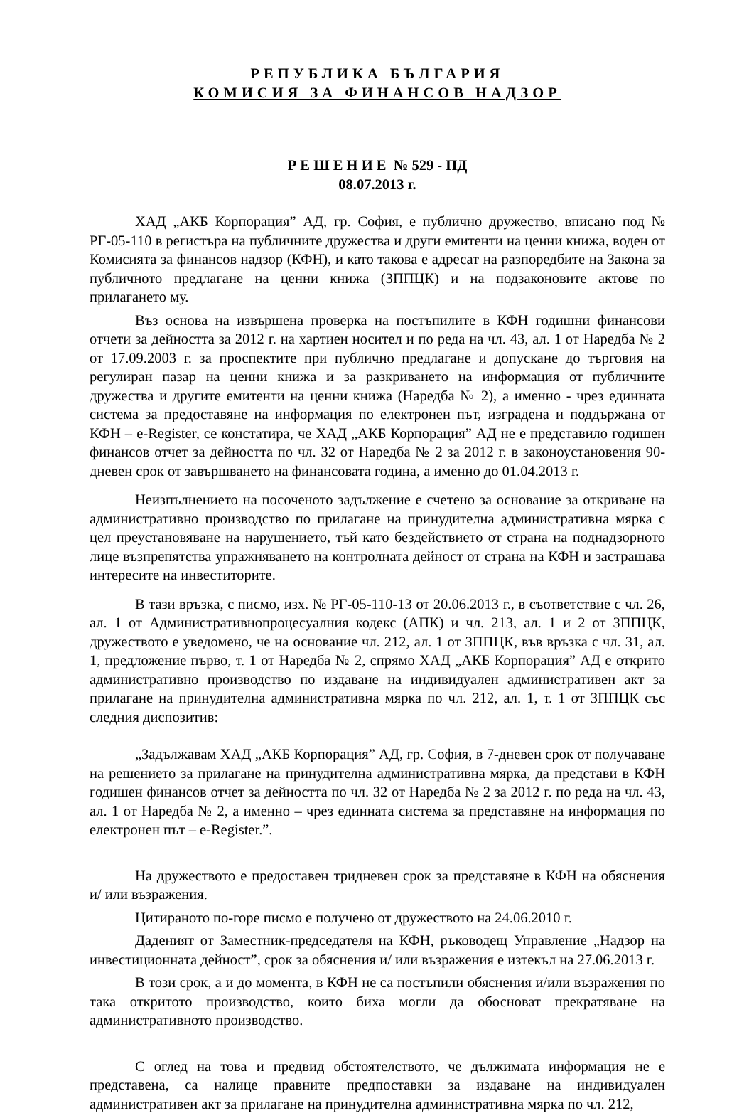РЕПУБЛИКА БЪЛГАРИЯ
КОМИСИЯ ЗА ФИНАНСОВ НАДЗОР
Р Е Ш Е Н И Е № 529 - ПД
08.07.2013 г.
ХАД „АКБ Корпорация” АД, гр. София, е публично дружество, вписано под № РГ-05-110 в регистъра на публичните дружества и други емитенти на ценни книжа, воден от Комисията за финансов надзор (КФН), и като такова е адресат на разпоредбите на Закона за публичното предлагане на ценни книжа (ЗППЦК) и на подзаконовите актове по прилагането му.
Въз основа на извършена проверка на постъпилите в КФН годишни финансови отчети за дейността за 2012 г. на хартиен носител и по реда на чл. 43, ал. 1 от Наредба № 2 от 17.09.2003 г. за проспектите при публично предлагане и допускане до търговия на регулиран пазар на ценни книжа и за разкриването на информация от публичните дружества и другите емитенти на ценни книжа (Наредба № 2), а именно - чрез единната система за предоставяне на информация по електронен път, изградена и поддържана от КФН – e-Register, се констатира, че ХАД „АКБ Корпорация” АД не е представило годишен финансов отчет за дейността по чл. 32 от Наредба № 2 за 2012 г. в законоустановения 90-дневен срок от завършването на финансовата година, а именно до 01.04.2013 г.
Неизпълнението на посоченото задължение е счетено за основание за откриване на административно производство по прилагане на принудителна административна мярка с цел преустановяване на нарушението, тъй като бездействието от страна на поднадзорното лице възпрепятства упражняването на контролната дейност от страна на КФН и застрашава интересите на инвеститорите.
В тази връзка, с писмо, изх. № РГ-05-110-13 от 20.06.2013 г., в съответствие с чл. 26, ал. 1 от Административнопроцесуалния кодекс (АПК) и чл. 213, ал. 1 и 2 от ЗППЦК, дружеството е уведомено, че на основание чл. 212, ал. 1 от ЗППЦК, във връзка с чл. 31, ал. 1, предложение първо, т. 1 от Наредба № 2, спрямо ХАД „АКБ Корпорация” АД е открито административно производство по издаване на индивидуален административен акт за прилагане на принудителна административна мярка по чл. 212, ал. 1, т. 1 от ЗППЦК със следния диспозитив:
„Задължавам ХАД „АКБ Корпорация” АД, гр. София, в 7-дневен срок от получаване на решението за прилагане на принудителна административна мярка, да представи в КФН годишен финансов отчет за дейността по чл. 32 от Наредба № 2 за 2012 г. по реда на чл. 43, ал. 1 от Наредба № 2, а именно – чрез единната система за представяне на информация по електронен път – e-Register.”.
На дружеството е предоставен тридневен срок за представяне в КФН на обяснения и/ или възражения.
Цитираното по-горе писмо е получено от дружеството на 24.06.2010 г.
Даденият от Заместник-председателя на КФН, ръководещ Управление „Надзор на инвестиционната дейност”, срок за обяснения и/ или възражения е изтекъл на 27.06.2013 г.
В този срок, а и до момента, в КФН не са постъпили обяснения и/или възражения по така откритото производство, които биха могли да обосноват прекратяване на административното производство.
С оглед на това и предвид обстоятелството, че дължимата информация не е представена, са налице правните предпоставки за издаване на индивидуален административен акт за прилагане на принудителна административна мярка по чл. 212,